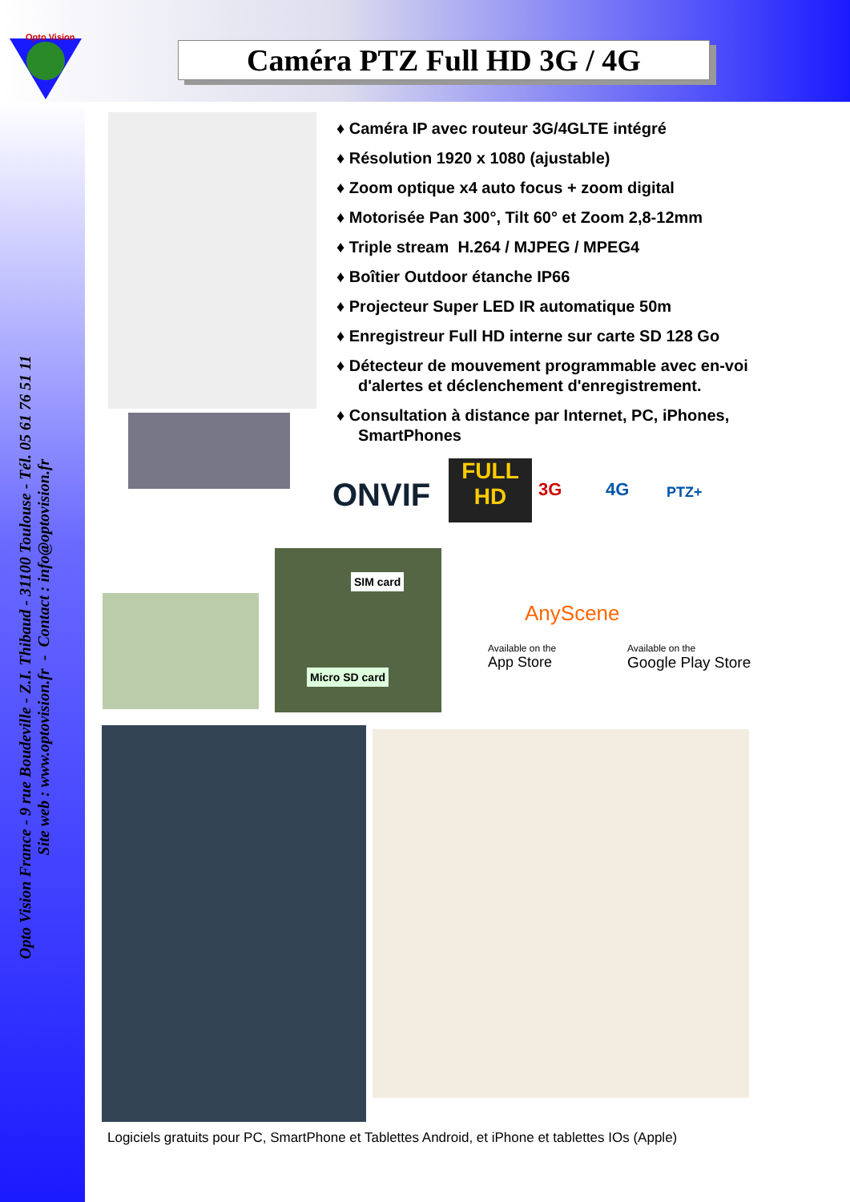Opto Vision
Caméra PTZ Full HD 3G / 4G
Opto Vision France - 9 rue Boudeville - Z.I. Thibaud - 31100 Toulouse - Tél. 05 61 76 51 11
Site web : www.optovision.fr - Contact : info@optovision.fr
♦ Caméra IP avec routeur 3G/4GLTE intégré
♦ Résolution 1920 x 1080 (ajustable)
♦ Zoom optique x4 auto focus + zoom digital
♦ Motorisée Pan 300°, Tilt 60° et Zoom 2,8-12mm
♦ Triple stream H.264 / MJPEG / MPEG4
♦ Boîtier Outdoor étanche IP66
♦ Projecteur Super LED IR automatique 50m
♦ Enregistreur Full HD interne sur carte SD 128 Go
♦ Détecteur de mouvement programmable avec en-voi d'alertes et déclenchement d'enregistrement.
♦ Consultation à distance par Internet, PC, iPhones, SmartPhones
ONVIF
FULL HD
3G 4G PTZ+
SIM card
Micro SD card
AnyScene
Available on the
App Store
Available on the
Google Play Store
Logiciels gratuits pour PC, SmartPhone et Tablettes Android, et iPhone et tablettes IOs (Apple)